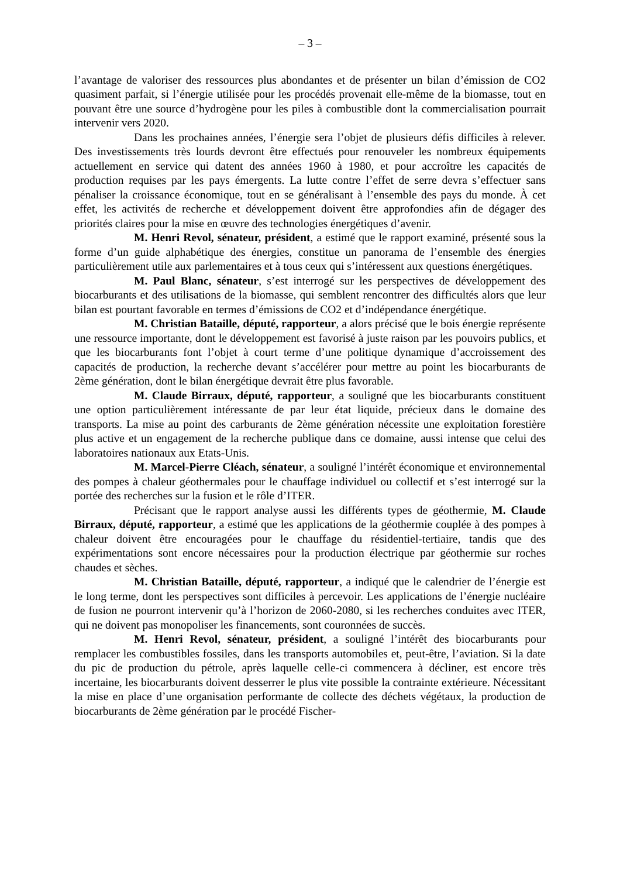– 3 –
l’avantage de valoriser des ressources plus abondantes et de présenter un bilan d’émission de CO2 quasiment parfait, si l’énergie utilisée pour les procédés provenait elle-même de la biomasse, tout en pouvant être une source d’hydrogène pour les piles à combustible dont la commercialisation pourrait intervenir vers 2020.
Dans les prochaines années, l’énergie sera l’objet de plusieurs défis difficiles à relever. Des investissements très lourds devront être effectués pour renouveler les nombreux équipements actuellement en service qui datent des années 1960 à 1980, et pour accroître les capacités de production requises par les pays émergents. La lutte contre l’effet de serre devra s’effectuer sans pénaliser la croissance économique, tout en se généralisant à l’ensemble des pays du monde. À cet effet, les activités de recherche et développement doivent être approfondies afin de dégager des priorités claires pour la mise en œuvre des technologies énergétiques d’avenir.
M. Henri Revol, sénateur, président, a estimé que le rapport examiné, présenté sous la forme d’un guide alphabétique des énergies, constitue un panorama de l’ensemble des énergies particulièrement utile aux parlementaires et à tous ceux qui s’intéressent aux questions énergétiques.
M. Paul Blanc, sénateur, s’est interrogé sur les perspectives de développement des biocarburants et des utilisations de la biomasse, qui semblent rencontrer des difficultés alors que leur bilan est pourtant favorable en termes d’émissions de CO2 et d’indépendance énergétique.
M. Christian Bataille, député, rapporteur, a alors précisé que le bois énergie représente une ressource importante, dont le développement est favorisé à juste raison par les pouvoirs publics, et que les biocarburants font l’objet à court terme d’une politique dynamique d’accroissement des capacités de production, la recherche devant s’accélérer pour mettre au point les biocarburants de 2ème génération, dont le bilan énergétique devrait être plus favorable.
M. Claude Birraux, député, rapporteur, a souligné que les biocarburants constituent une option particulièrement intéressante de par leur état liquide, précieux dans le domaine des transports. La mise au point des carburants de 2ème génération nécessite une exploitation forestière plus active et un engagement de la recherche publique dans ce domaine, aussi intense que celui des laboratoires nationaux aux Etats-Unis.
M. Marcel-Pierre Cléach, sénateur, a souligné l’intérêt économique et environnemental des pompes à chaleur géothermales pour le chauffage individuel ou collectif et s’est interrogé sur la portée des recherches sur la fusion et le rôle d’ITER.
Précisant que le rapport analyse aussi les différents types de géothermie, M. Claude Birraux, député, rapporteur, a estimé que les applications de la géothermie couplée à des pompes à chaleur doivent être encouragées pour le chauffage du résidentiel-tertiaire, tandis que des expérimentations sont encore nécessaires pour la production électrique par géothermie sur roches chaudes et sèches.
M. Christian Bataille, député, rapporteur, a indiqué que le calendrier de l’énergie est le long terme, dont les perspectives sont difficiles à percevoir. Les applications de l’énergie nucléaire de fusion ne pourront intervenir qu’à l’horizon de 2060-2080, si les recherches conduites avec ITER, qui ne doivent pas monopoliser les financements, sont couronnées de succès.
M. Henri Revol, sénateur, président, a souligné l’intérêt des biocarburants pour remplacer les combustibles fossiles, dans les transports automobiles et, peut-être, l’aviation. Si la date du pic de production du pétrole, après laquelle celle-ci commencera à décliner, est encore très incertaine, les biocarburants doivent desserrer le plus vite possible la contrainte extérieure. Nécessitant la mise en place d’une organisation performante de collecte des déchets végétaux, la production de biocarburants de 2ème génération par le procédé Fischer-